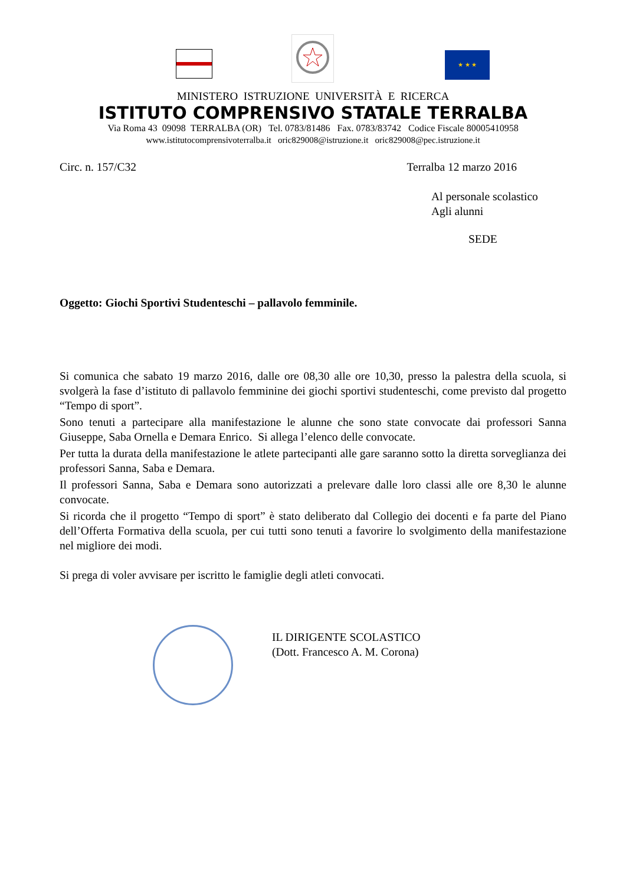★ ★ ★
MINISTERO ISTRUZIONE UNIVERSITÀ E RICERCA
ISTITUTO COMPRENSIVO STATALE TERRALBA
Via Roma 43 09098 TERRALBA (OR) Tel. 0783/81486 Fax. 0783/83742 Codice Fiscale 80005410958
www.istitutocomprensivoterralba.it oric829008@istruzione.it oric829008@pec.istruzione.it
Circ. n. 157/C32 Terralba 12 marzo 2016
Al personale scolastico
Agli alunni
SEDE
Oggetto: Giochi Sportivi Studenteschi – pallavolo femminile.
Si comunica che sabato 19 marzo 2016, dalle ore 08,30 alle ore 10,30, presso la palestra della scuola, si svolgerà la fase d’istituto di pallavolo femminine dei giochi sportivi studenteschi, come previsto dal progetto “Tempo di sport”.
Sono tenuti a partecipare alla manifestazione le alunne che sono state convocate dai professori Sanna Giuseppe, Saba Ornella e Demara Enrico. Si allega l’elenco delle convocate.
Per tutta la durata della manifestazione le atlete partecipanti alle gare saranno sotto la diretta sorveglianza dei professori Sanna, Saba e Demara.
Il professori Sanna, Saba e Demara sono autorizzati a prelevare dalle loro classi alle ore 8,30 le alunne convocate.
Si ricorda che il progetto “Tempo di sport” è stato deliberato dal Collegio dei docenti e fa parte del Piano dell’Offerta Formativa della scuola, per cui tutti sono tenuti a favorire lo svolgimento della manifestazione nel migliore dei modi.
Si prega di voler avvisare per iscritto le famiglie degli atleti convocati.
IL DIRIGENTE SCOLASTICO
(Dott. Francesco A. M. Corona)